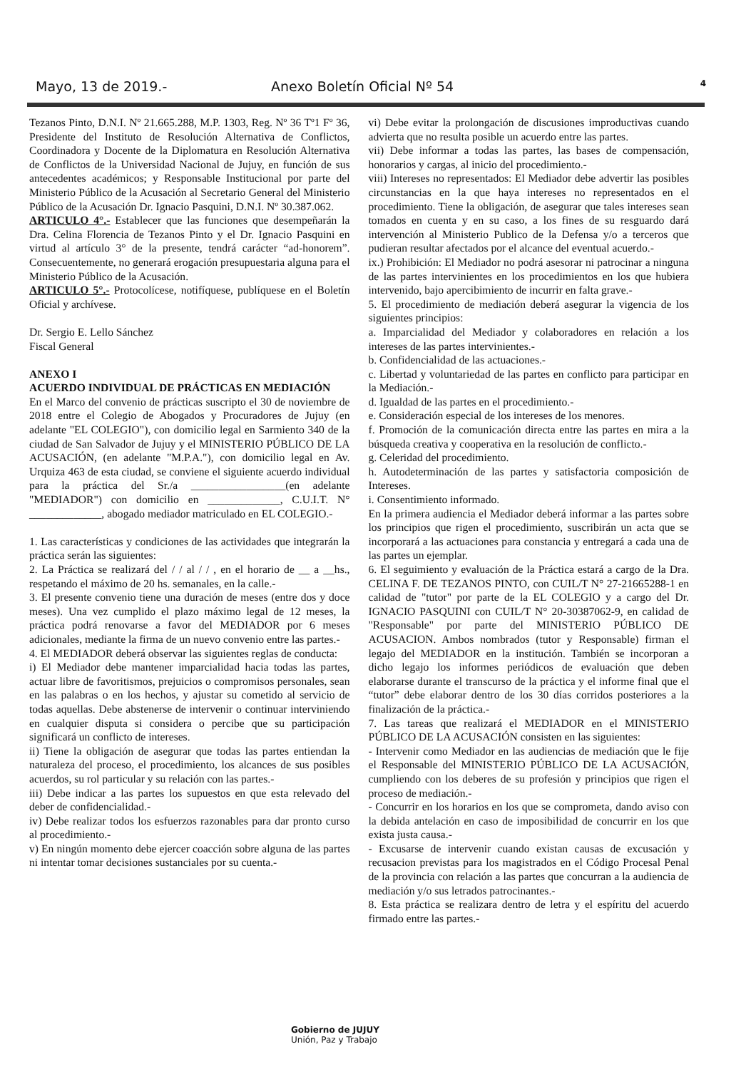Mayo, 13 de 2019.- Anexo Boletín Oficial Nº 54
4
Tezanos Pinto, D.N.I. Nº 21.665.288, M.P. 1303, Reg. Nº 36 Tº1 Fº 36, Presidente del Instituto de Resolución Alternativa de Conflictos, Coordinadora y Docente de la Diplomatura en Resolución Alternativa de Conflictos de la Universidad Nacional de Jujuy, en función de sus antecedentes académicos; y Responsable Institucional por parte del Ministerio Público de la Acusación al Secretario General del Ministerio Público de la Acusación Dr. Ignacio Pasquini, D.N.I. Nº 30.387.062.
ARTICULO 4°.- Establecer que las funciones que desempeñarán la Dra. Celina Florencia de Tezanos Pinto y el Dr. Ignacio Pasquini en virtud al artículo 3° de la presente, tendrá carácter “ad-honorem”. Consecuentemente, no generará erogación presupuestaria alguna para el Ministerio Público de la Acusación.
ARTICULO 5°.- Protocolícese, notifíquese, publíquese en el Boletín Oficial y archívese.
Dr. Sergio E. Lello Sánchez
Fiscal General
ANEXO I
ACUERDO INDIVIDUAL DE PRÁCTICAS EN MEDIACIÓN
En el Marco del convenio de prácticas suscripto el 30 de noviembre de 2018 entre el Colegio de Abogados y Procuradores de Jujuy (en adelante "EL COLEGIO"), con domicilio legal en Sarmiento 340 de la ciudad de San Salvador de Jujuy y el MINISTERIO PÚBLICO DE LA ACUSACIÓN, (en adelante "M.P.A."), con domicilio legal en Av. Urquiza 463 de esta ciudad, se conviene el siguiente acuerdo individual para la práctica del Sr./a _________________(en adelante "MEDIADOR") con domicilio en _____________, C.U.I.T. N° _____________, abogado mediador matriculado en EL COLEGIO.-
1. Las características y condiciones de las actividades que integrarán la práctica serán las siguientes:
2. La Práctica se realizará del / / al / / , en el horario de __ a __hs., respetando el máximo de 20 hs. semanales, en la calle.-
3. El presente convenio tiene una duración de meses (entre dos y doce meses). Una vez cumplido el plazo máximo legal de 12 meses, la práctica podrá renovarse a favor del MEDIADOR por 6 meses adicionales, mediante la firma de un nuevo convenio entre las partes.-
4. El MEDIADOR deberá observar las siguientes reglas de conducta:
i) El Mediador debe mantener imparcialidad hacia todas las partes, actuar libre de favoritismos, prejuicios o compromisos personales, sean en las palabras o en los hechos, y ajustar su cometido al servicio de todas aquellas. Debe abstenerse de intervenir o continuar interviniendo en cualquier disputa si considera o percibe que su participación significará un conflicto de intereses.
ii) Tiene la obligación de asegurar que todas las partes entiendan la naturaleza del proceso, el procedimiento, los alcances de sus posibles acuerdos, su rol particular y su relación con las partes.-
iii) Debe indicar a las partes los supuestos en que esta relevado del deber de confidencialidad.-
iv) Debe realizar todos los esfuerzos razonables para dar pronto curso al procedimiento.-
v) En ningún momento debe ejercer coacción sobre alguna de las partes ni intentar tomar decisiones sustanciales por su cuenta.-
vi) Debe evitar la prolongación de discusiones improductivas cuando advierta que no resulta posible un acuerdo entre las partes.
vii) Debe informar a todas las partes, las bases de compensación, honorarios y cargas, al inicio del procedimiento.-
viii) Intereses no representados: El Mediador debe advertir las posibles circunstancias en la que haya intereses no representados en el procedimiento. Tiene la obligación, de asegurar que tales intereses sean tomados en cuenta y en su caso, a los fines de su resguardo dará intervención al Ministerio Publico de la Defensa y/o a terceros que pudieran resultar afectados por el alcance del eventual acuerdo.-
ix.) Prohibición: El Mediador no podrá asesorar ni patrocinar a ninguna de las partes intervinientes en los procedimientos en los que hubiera intervenido, bajo apercibimiento de incurrir en falta grave.-
5. El procedimiento de mediación deberá asegurar la vigencia de los siguientes principios:
a. Imparcialidad del Mediador y colaboradores en relación a los intereses de las partes intervinientes.-
b. Confidencialidad de las actuaciones.-
c. Libertad y voluntariedad de las partes en conflicto para participar en la Mediación.-
d. Igualdad de las partes en el procedimiento.-
e. Consideración especial de los intereses de los menores.
f. Promoción de la comunicación directa entre las partes en mira a la búsqueda creativa y cooperativa en la resolución de conflicto.-
g. Celeridad del procedimiento.
h. Autodeterminación de las partes y satisfactoria composición de Intereses.
i. Consentimiento informado.
En la primera audiencia el Mediador deberá informar a las partes sobre los principios que rigen el procedimiento, suscribirán un acta que se incorporará a las actuaciones para constancia y entregará a cada una de las partes un ejemplar.
6. El seguimiento y evaluación de la Práctica estará a cargo de la Dra. CELINA F. DE TEZANOS PINTO, con CUIL/T N° 27-21665288-1 en calidad de "tutor" por parte de la EL COLEGIO y a cargo del Dr. IGNACIO PASQUINI con CUIL/T N° 20-30387062-9, en calidad de "Responsable" por parte del MINISTERIO PÚBLICO DE ACUSACION. Ambos nombrados (tutor y Responsable) firman el legajo del MEDIADOR en la institución. También se incorporan a dicho legajo los informes periódicos de evaluación que deben elaborarse durante el transcurso de la práctica y el informe final que el “tutor” debe elaborar dentro de los 30 días corridos posteriores a la finalización de la práctica.-
7. Las tareas que realizará el MEDIADOR en el MINISTERIO PÚBLICO DE LA ACUSACIÓN consisten en las siguientes:
- Intervenir como Mediador en las audiencias de mediación que le fije el Responsable del MINISTERIO PÚBLICO DE LA ACUSACIÓN, cumpliendo con los deberes de su profesión y principios que rigen el proceso de mediación.-
- Concurrir en los horarios en los que se comprometa, dando aviso con la debida antelación en caso de imposibilidad de concurrir en los que exista justa causa.-
- Excusarse de intervenir cuando existan causas de excusación y recusacion previstas para los magistrados en el Código Procesal Penal de la provincia con relación a las partes que concurran a la audiencia de mediación y/o sus letrados patrocinantes.-
8. Esta práctica se realizara dentro de letra y el espíritu del acuerdo firmado entre las partes.-
Gobierno de JUJUY
Unión, Paz y Trabajo